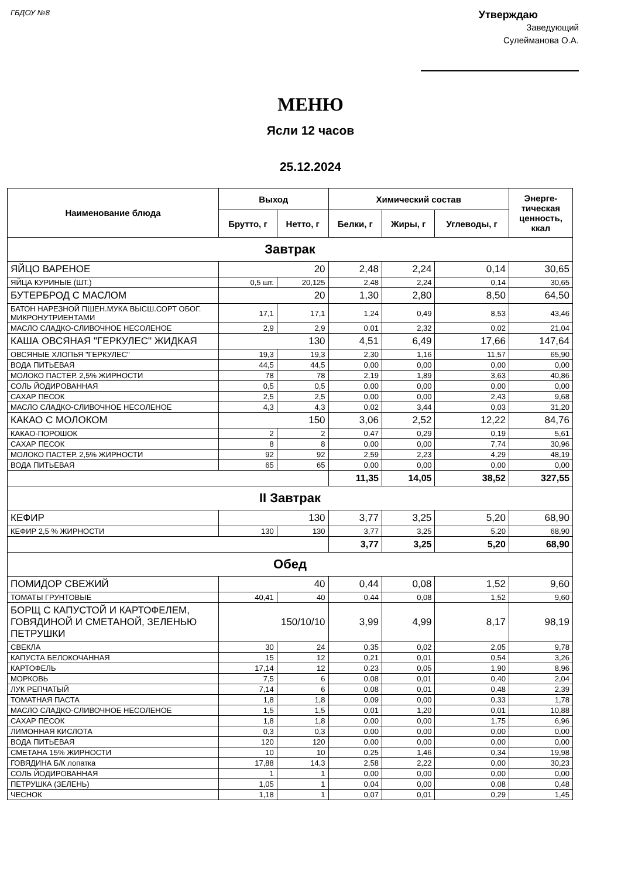ГБДОУ №8
Утверждаю
Заведующий
Сулейманова О.А.
МЕНЮ
Ясли 12 часов
25.12.2024
| Наименование блюда | Выход | | Химический состав | | | Энерге- тическая ценность, ккал |
| --- | --- | --- | --- | --- | --- | --- |
| | Брутто, г | Нетто, г | Белки, г | Жиры, г | Углеводы, г | |
| Завтрак | | | | | | |
| ЯЙЦО ВАРЕНОЕ | 20 | | 2,48 | 2,24 | 0,14 | 30,65 |
| ЯЙЦА КУРИНЫЕ (ШТ.) | 0,5 шт. | 20,125 | 2,48 | 2,24 | 0,14 | 30,65 |
| БУТЕРБРОД С МАСЛОМ | 20 | | 1,30 | 2,80 | 8,50 | 64,50 |
| БАТОН НАРЕЗНОЙ ПШЕН.МУКА ВЫСШ.СОРТ ОБОГ. МИКРОНУТРИЕНТАМИ | 17,1 | 17,1 | 1,24 | 0,49 | 8,53 | 43,46 |
| МАСЛО СЛАДКО-СЛИВОЧНОЕ НЕСОЛЕНОЕ | 2,9 | 2,9 | 0,01 | 2,32 | 0,02 | 21,04 |
| КАША ОВСЯНАЯ "ГЕРКУЛЕС" ЖИДКАЯ | 130 | | 4,51 | 6,49 | 17,66 | 147,64 |
| ОВСЯНЫЕ ХЛОПЬЯ "ГЕРКУЛЕС" | 19,3 | 19,3 | 2,30 | 1,16 | 11,57 | 65,90 |
| ВОДА ПИТЬЕВАЯ | 44,5 | 44,5 | 0,00 | 0,00 | 0,00 | 0,00 |
| МОЛОКО ПАСТЕР. 2,5% ЖИРНОСТИ | 78 | 78 | 2,19 | 1,89 | 3,63 | 40,86 |
| СОЛЬ ЙОДИРОВАННАЯ | 0,5 | 0,5 | 0,00 | 0,00 | 0,00 | 0,00 |
| САХАР ПЕСОК | 2,5 | 2,5 | 0,00 | 0,00 | 2,43 | 9,68 |
| МАСЛО СЛАДКО-СЛИВОЧНОЕ НЕСОЛЕНОЕ | 4,3 | 4,3 | 0,02 | 3,44 | 0,03 | 31,20 |
| КАКАО С МОЛОКОМ | 150 | | 3,06 | 2,52 | 12,22 | 84,76 |
| КАКАО-ПОРОШОК | 2 | 2 | 0,47 | 0,29 | 0,19 | 5,61 |
| САХАР ПЕСОК | 8 | 8 | 0,00 | 0,00 | 7,74 | 30,96 |
| МОЛОКО ПАСТЕР. 2,5% ЖИРНОСТИ | 92 | 92 | 2,59 | 2,23 | 4,29 | 48,19 |
| ВОДА ПИТЬЕВАЯ | 65 | 65 | 0,00 | 0,00 | 0,00 | 0,00 |
| | | | 11,35 | 14,05 | 38,52 | 327,55 |
| II Завтрак | | | | | | |
| КЕФИР | 130 | | 3,77 | 3,25 | 5,20 | 68,90 |
| КЕФИР 2,5 % ЖИРНОСТИ | 130 | 130 | 3,77 | 3,25 | 5,20 | 68,90 |
| | | | 3,77 | 3,25 | 5,20 | 68,90 |
| Обед | | | | | | |
| ПОМИДОР СВЕЖИЙ | 40 | | 0,44 | 0,08 | 1,52 | 9,60 |
| ТОМАТЫ ГРУНТОВЫЕ | 40,41 | 40 | 0,44 | 0,08 | 1,52 | 9,60 |
| БОРЩ С КАПУСТОЙ И КАРТОФЕЛЕМ, ГОВЯДИНОЙ И СМЕТАНОЙ, ЗЕЛЕНЬЮ ПЕТРУШКИ | 150/10/10 | | 3,99 | 4,99 | 8,17 | 98,19 |
| СВЕКЛА | 30 | 24 | 0,35 | 0,02 | 2,05 | 9,78 |
| КАПУСТА БЕЛОКОЧАННАЯ | 15 | 12 | 0,21 | 0,01 | 0,54 | 3,26 |
| КАРТОФЕЛЬ | 17,14 | 12 | 0,23 | 0,05 | 1,90 | 8,96 |
| МОРКОВЬ | 7,5 | 6 | 0,08 | 0,01 | 0,40 | 2,04 |
| ЛУК РЕПЧАТЫЙ | 7,14 | 6 | 0,08 | 0,01 | 0,48 | 2,39 |
| ТОМАТНАЯ ПАСТА | 1,8 | 1,8 | 0,09 | 0,00 | 0,33 | 1,78 |
| МАСЛО СЛАДКО-СЛИВОЧНОЕ НЕСОЛЕНОЕ | 1,5 | 1,5 | 0,01 | 1,20 | 0,01 | 10,88 |
| САХАР ПЕСОК | 1,8 | 1,8 | 0,00 | 0,00 | 1,75 | 6,96 |
| ЛИМОННАЯ КИСЛОТА | 0,3 | 0,3 | 0,00 | 0,00 | 0,00 | 0,00 |
| ВОДА ПИТЬЕВАЯ | 120 | 120 | 0,00 | 0,00 | 0,00 | 0,00 |
| СМЕТАНА 15% ЖИРНОСТИ | 10 | 10 | 0,25 | 1,46 | 0,34 | 19,98 |
| ГОВЯДИНА Б/К лопатка | 17,88 | 14,3 | 2,58 | 2,22 | 0,00 | 30,23 |
| СОЛЬ ЙОДИРОВАННАЯ | 1 | 1 | 0,00 | 0,00 | 0,00 | 0,00 |
| ПЕТРУШКА (ЗЕЛЕНЬ) | 1,05 | 1 | 0,04 | 0,00 | 0,08 | 0,48 |
| ЧЕСНОК | 1,18 | 1 | 0,07 | 0,01 | 0,29 | 1,45 |